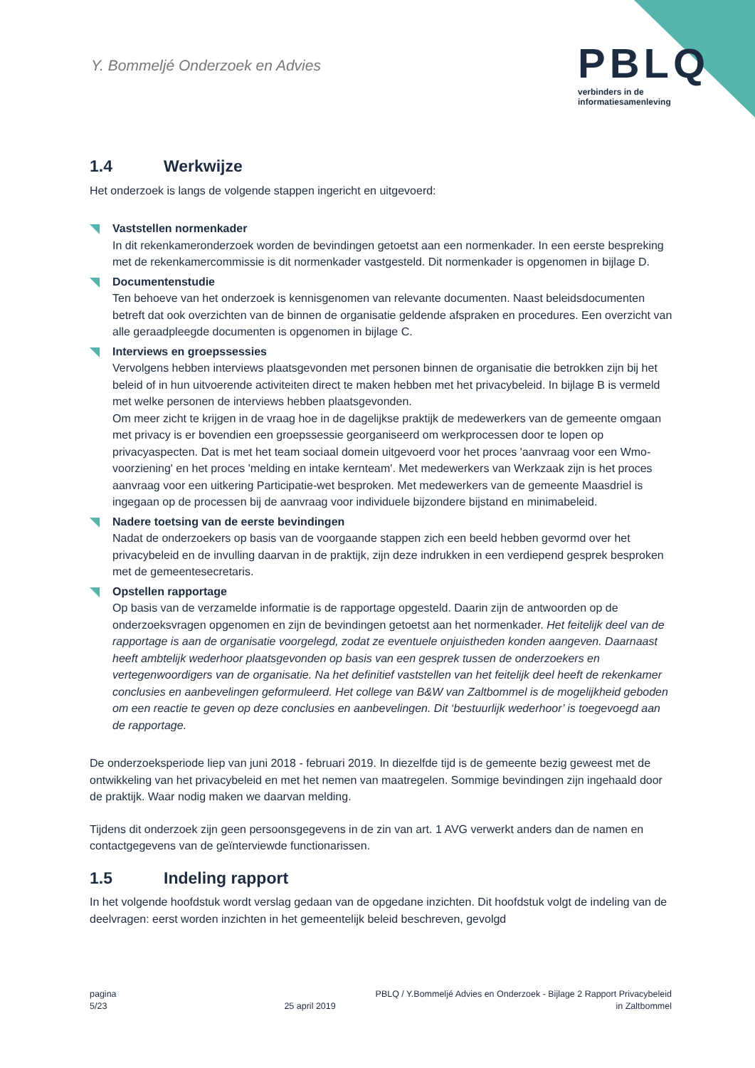Y. Bommeljé Onderzoek en Advies
PBLQ
verbinders in de
informatiesamenleving
1.4 Werkwijze
Het onderzoek is langs de volgende stappen ingericht en uitgevoerd:
Vaststellen normenkader
In dit rekenkameronderzoek worden de bevindingen getoetst aan een normenkader. In een eerste bespreking met de rekenkamercommissie is dit normenkader vastgesteld. Dit normenkader is opgenomen in bijlage D.
Documentenstudie
Ten behoeve van het onderzoek is kennisgenomen van relevante documenten. Naast beleidsdocumenten betreft dat ook overzichten van de binnen de organisatie geldende afspraken en procedures. Een overzicht van alle geraadpleegde documenten is opgenomen in bijlage C.
Interviews en groepssessies
Vervolgens hebben interviews plaatsgevonden met personen binnen de organisatie die betrokken zijn bij het beleid of in hun uitvoerende activiteiten direct te maken hebben met het privacybeleid. In bijlage B is vermeld met welke personen de interviews hebben plaatsgevonden.
Om meer zicht te krijgen in de vraag hoe in de dagelijkse praktijk de medewerkers van de gemeente omgaan met privacy is er bovendien een groepssessie georganiseerd om werkprocessen door te lopen op privacyaspecten. Dat is met het team sociaal domein uitgevoerd voor het proces 'aanvraag voor een Wmo-voorziening' en het proces 'melding en intake kernteam'. Met medewerkers van Werkzaak zijn is het proces aanvraag voor een uitkering Participatie-wet besproken. Met medewerkers van de gemeente Maasdriel is ingegaan op de processen bij de aanvraag voor individuele bijzondere bijstand en minimabeleid.
Nadere toetsing van de eerste bevindingen
Nadat de onderzoekers op basis van de voorgaande stappen zich een beeld hebben gevormd over het privacybeleid en de invulling daarvan in de praktijk, zijn deze indrukken in een verdiepend gesprek besproken met de gemeentesecretaris.
Opstellen rapportage
Op basis van de verzamelde informatie is de rapportage opgesteld. Daarin zijn de antwoorden op de onderzoeksvragen opgenomen en zijn de bevindingen getoetst aan het normenkader. Het feitelijk deel van de rapportage is aan de organisatie voorgelegd, zodat ze eventuele onjuistheden konden aangeven. Daarnaast heeft ambtelijk wederhoor plaatsgevonden op basis van een gesprek tussen de onderzoekers en vertegenwoordigers van de organisatie. Na het definitief vaststellen van het feitelijk deel heeft de rekenkamer conclusies en aanbevelingen geformuleerd. Het college van B&W van Zaltbommel is de mogelijkheid geboden om een reactie te geven op deze conclusies en aanbevelingen. Dit ‘bestuurlijk wederhoor’ is toegevoegd aan de rapportage.
De onderzoeksperiode liep van juni 2018 - februari 2019. In diezelfde tijd is de gemeente bezig geweest met de ontwikkeling van het privacybeleid en met het nemen van maatregelen. Sommige bevindingen zijn ingehaald door de praktijk. Waar nodig maken we daarvan melding.
Tijdens dit onderzoek zijn geen persoonsgegevens in de zin van art. 1 AVG verwerkt anders dan de namen en contactgegevens van de geïnterviewde functionarissen.
1.5 Indeling rapport
In het volgende hoofdstuk wordt verslag gedaan van de opgedane inzichten. Dit hoofdstuk volgt de indeling van de deelvragen: eerst worden inzichten in het gemeentelijk beleid beschreven, gevolgd
pagina
5/23
25 april 2019 PBLQ / Y.Bommeljé Advies en Onderzoek - Bijlage 2 Rapport Privacybeleid
in Zaltbommel